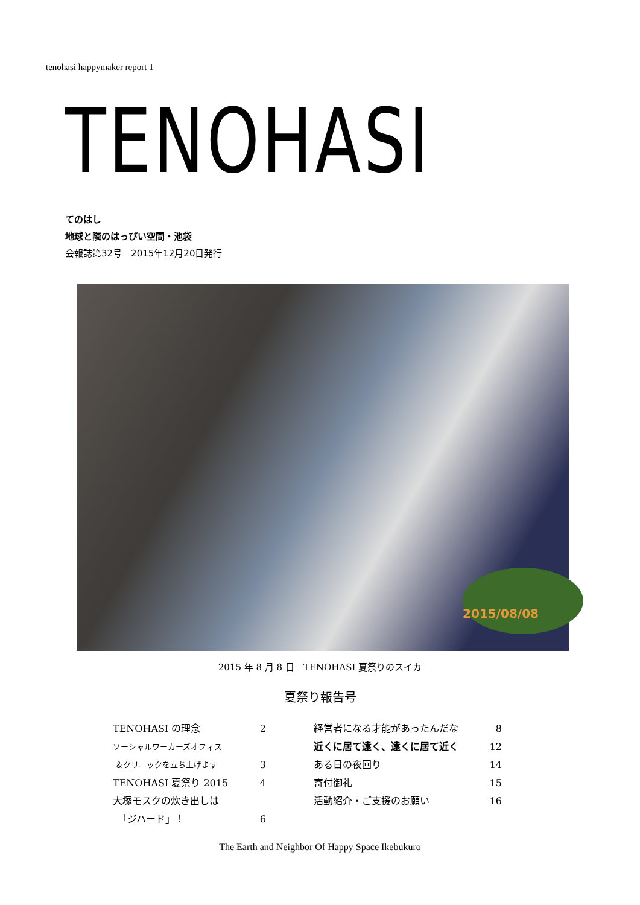tenohasi happymaker report 1
TENOHASI
てのはし
地球と隣のはっぴい空間・池袋
会報誌第32号　2015年12月20日発行
2015/08/08
2015 年 8 月 8 日　TENOHASI 夏祭りのスイカ
夏祭り報告号
TENOHASI の理念 2
ソーシャルワーカーズオフィス
＆クリニックを立ち上げます 3
TENOHASI 夏祭り 2015 4
大塚モスクの炊き出しは
　「ジハード」！ 6
経営者になる才能があったんだな 8
近くに居て遠く、遠くに居て近く 12
ある日の夜回り 14
寄付御礼 15
活動紹介・ご支援のお願い 16
The Earth and Neighbor Of Happy Space Ikebukuro